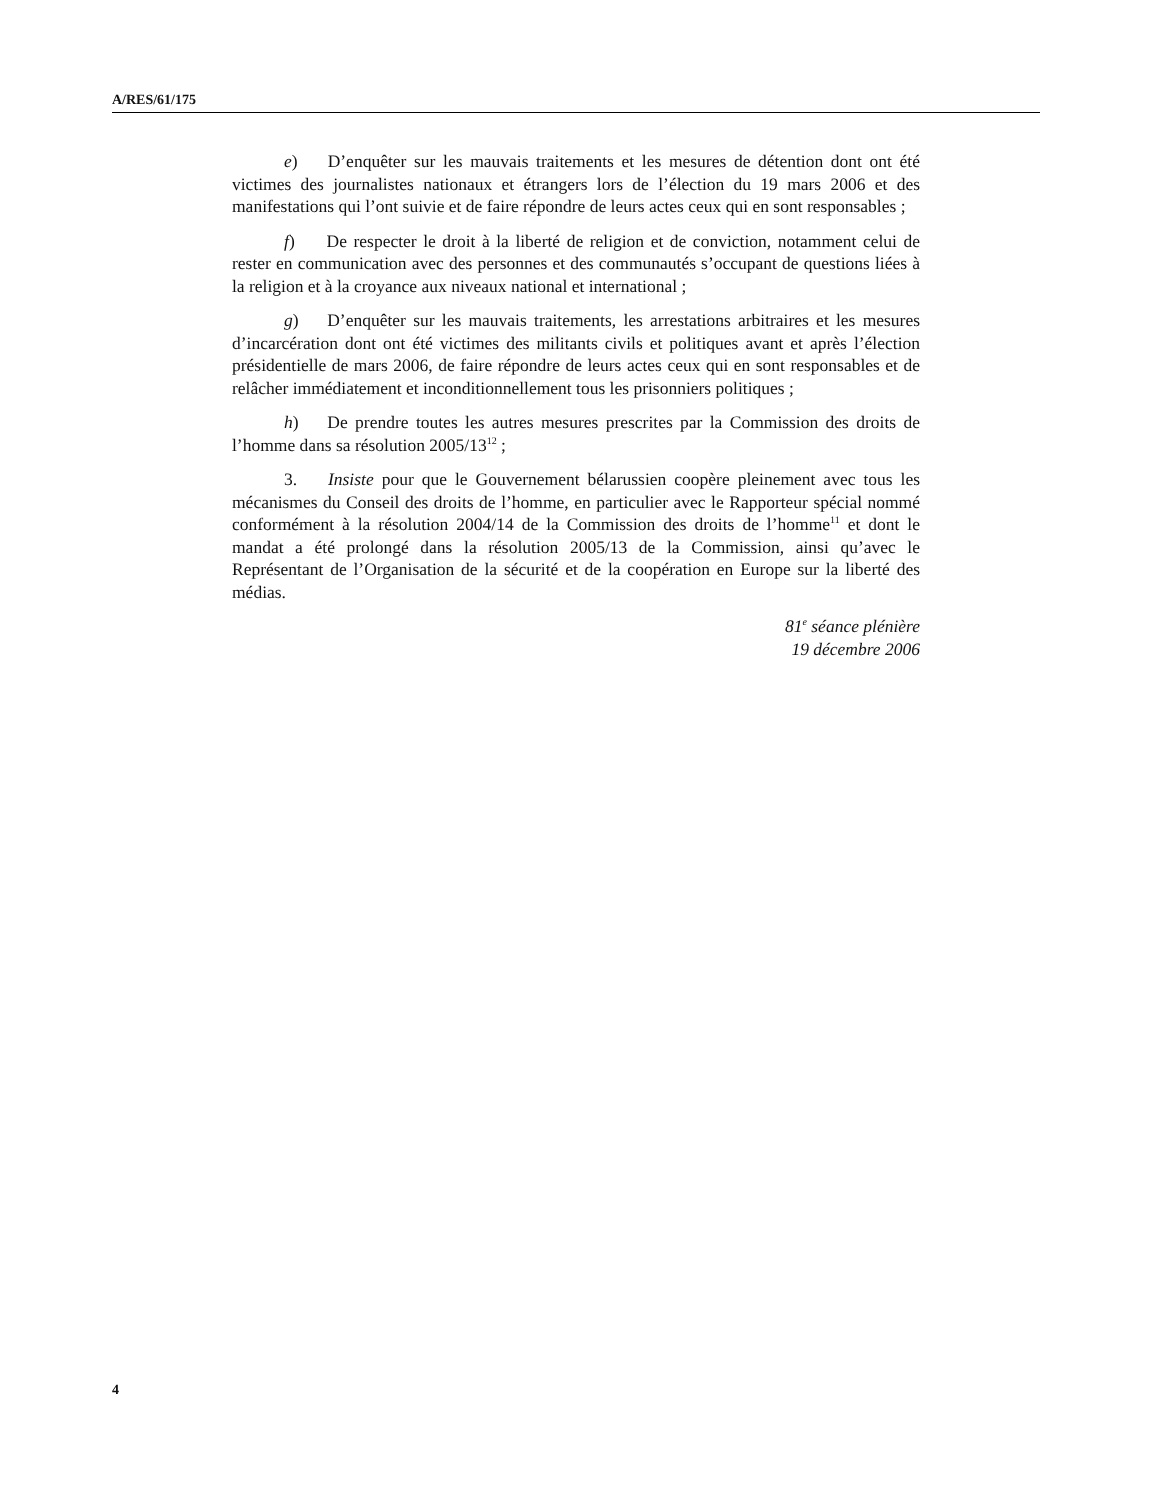A/RES/61/175
e) D’enquêter sur les mauvais traitements et les mesures de détention dont ont été victimes des journalistes nationaux et étrangers lors de l’élection du 19 mars 2006 et des manifestations qui l’ont suivie et de faire répondre de leurs actes ceux qui en sont responsables ;
f) De respecter le droit à la liberté de religion et de conviction, notamment celui de rester en communication avec des personnes et des communautés s’occupant de questions liées à la religion et à la croyance aux niveaux national et international ;
g) D’enquêter sur les mauvais traitements, les arrestations arbitraires et les mesures d’incarcération dont ont été victimes des militants civils et politiques avant et après l’élection présidentielle de mars 2006, de faire répondre de leurs actes ceux qui en sont responsables et de relâcher immédiatement et inconditionnellement tous les prisonniers politiques ;
h) De prendre toutes les autres mesures prescrites par la Commission des droits de l’homme dans sa résolution 2005/13<sup>12</sup> ;
3. Insiste pour que le Gouvernement bélarussien coopère pleinement avec tous les mécanismes du Conseil des droits de l’homme, en particulier avec le Rapporteur spécial nommé conformément à la résolution 2004/14 de la Commission des droits de l’homme<sup>11</sup> et dont le mandat a été prolongé dans la résolution 2005/13 de la Commission, ainsi qu’avec le Représentant de l’Organisation de la sécurité et de la coopération en Europe sur la liberté des médias.
81<sup>e</sup> séance plénière
19 décembre 2006
4